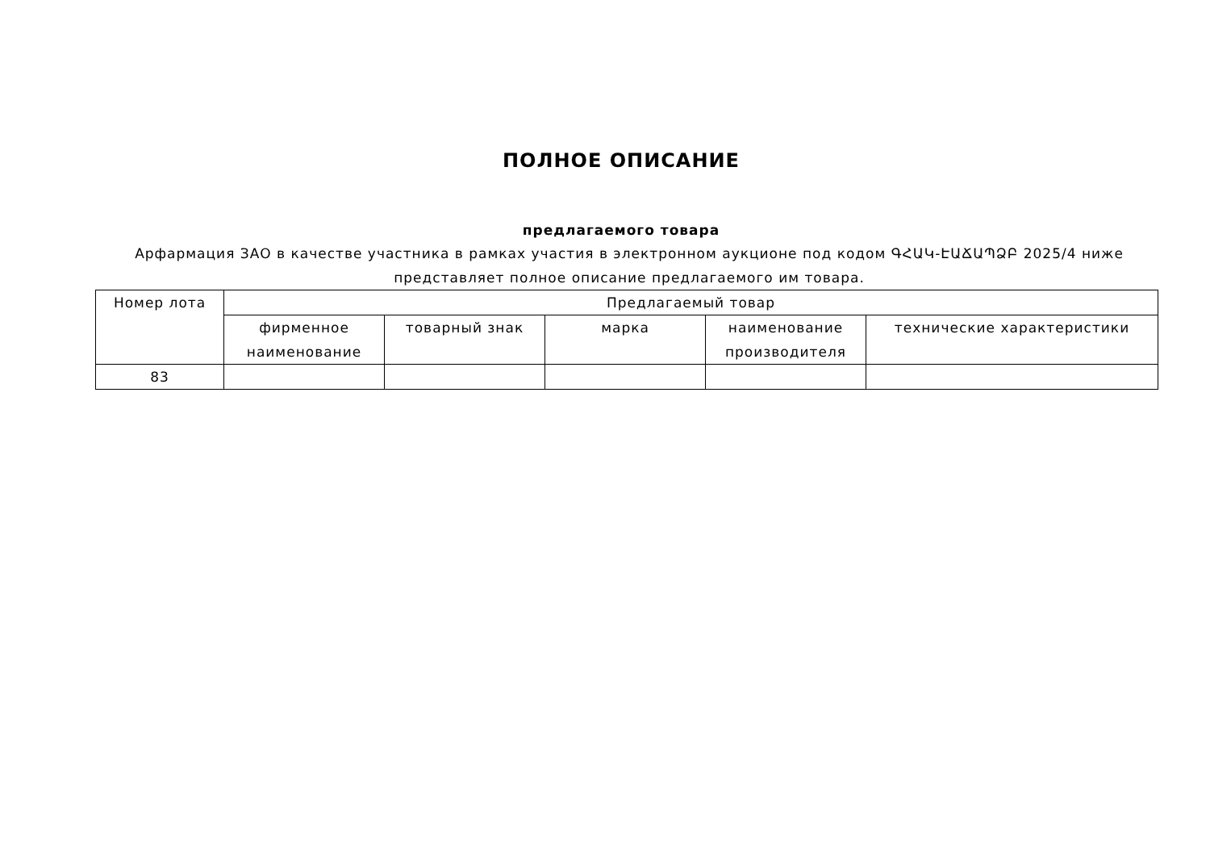ПОЛНОЕ ОПИСАНИЕ
предлагаемого товара
Арфармация ЗАО в качестве участника в рамках участия в электронном аукционе под кодом ԳՀԱԿ-ԷԱՃԱՊՁԲ 2025/4 ниже представляет полное описание предлагаемого им товара.
| Номер лота | Предлагаемый товар | | | | |
| --- | --- | --- | --- | --- | --- |
| | фирменное наименование | товарный знак | марка | наименование производителя | технические характеристики |
| 83 | | | | | |